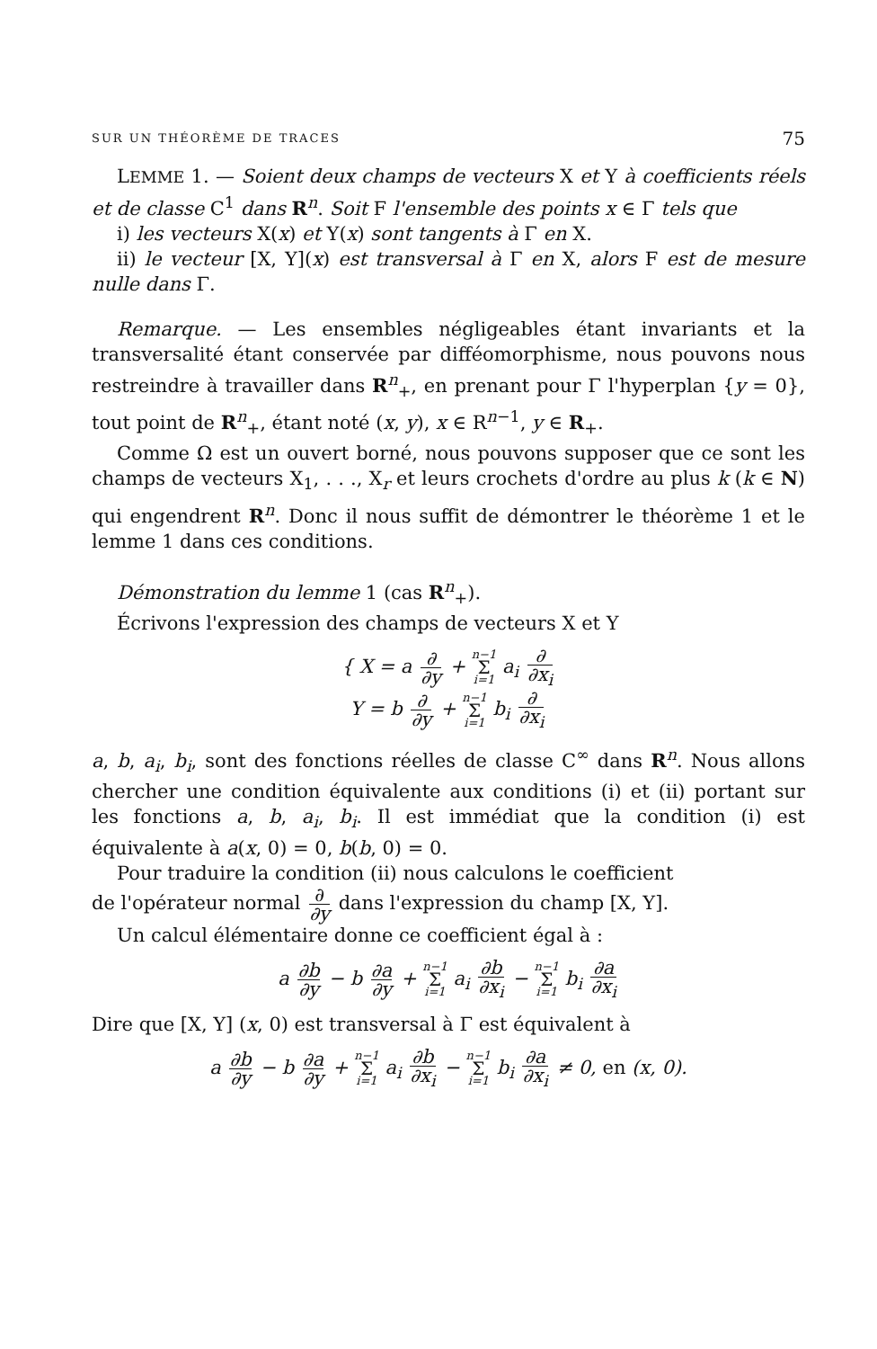SUR UN THÉORÈME DE TRACES 75
LEMME 1. — Soient deux champs de vecteurs X et Y à coefficients réels et de classe C<sup>1</sup> dans R<sup>n</sup>. Soit F l'ensemble des points x ∈ Γ tels que
i) les vecteurs X(x) et Y(x) sont tangents à Γ en X.
ii) le vecteur [X, Y](x) est transversal à Γ en X, alors F est de mesure nulle dans Γ.
Remarque. — Les ensembles négligeables étant invariants et la transversalité étant conservée par difféomorphisme, nous pouvons nous restreindre à travailler dans R<sup>n</sup><sub>+</sub>, en prenant pour Γ l'hyperplan {y = 0}, tout point de R<sup>n</sup><sub>+</sub>, étant noté (x, y), x ∈ R<sup>n−1</sup>, y ∈ R<sub>+</sub>.
Comme Ω est un ouvert borné, nous pouvons supposer que ce sont les champs de vecteurs X<sub>1</sub>, . . ., X<sub>r</sub> et leurs crochets d'ordre au plus k (k ∈ N) qui engendrent R<sup>n</sup>. Donc il nous suffit de démontrer le théorème 1 et le lemme 1 dans ces conditions.
Démonstration du lemme 1 (cas R<sup>n</sup><sub>+</sub>).
Écrivons l'expression des champs de vecteurs X et Y
{ X = a ∂ ∂y + n−1 Σ i=1 a<sub>i</sub> ∂ ∂x<sub>i</sub>
Y = b ∂ ∂y + n−1 Σ i=1 b<sub>i</sub> ∂ ∂x<sub>i</sub>
a, b, a<sub>i</sub>, b<sub>i</sub>, sont des fonctions réelles de classe C<sup>∞</sup> dans R<sup>n</sup>. Nous allons chercher une condition équivalente aux conditions (i) et (ii) portant sur les fonctions a, b, a<sub>i</sub>, b<sub>i</sub>. Il est immédiat que la condition (i) est équivalente à a(x, 0) = 0, b(b, 0) = 0.
Pour traduire la condition (ii) nous calculons le coefficient
de l'opérateur normal ∂ ∂y dans l'expression du champ [X, Y].
Un calcul élémentaire donne ce coefficient égal à :
a ∂b ∂y − b ∂a ∂y + n−1 Σ i=1 a<sub>i</sub> ∂b ∂x<sub>i</sub> − n−1 Σ i=1 b<sub>i</sub> ∂a ∂x<sub>i</sub>
Dire que [X, Y] (x, 0) est transversal à Γ est équivalent à
a ∂b ∂y − b ∂a ∂y + n−1 Σ i=1 a<sub>i</sub> ∂b ∂x<sub>i</sub> − n−1 Σ i=1 b<sub>i</sub> ∂a ∂x<sub>i</sub> ≠ 0, en (x, 0).